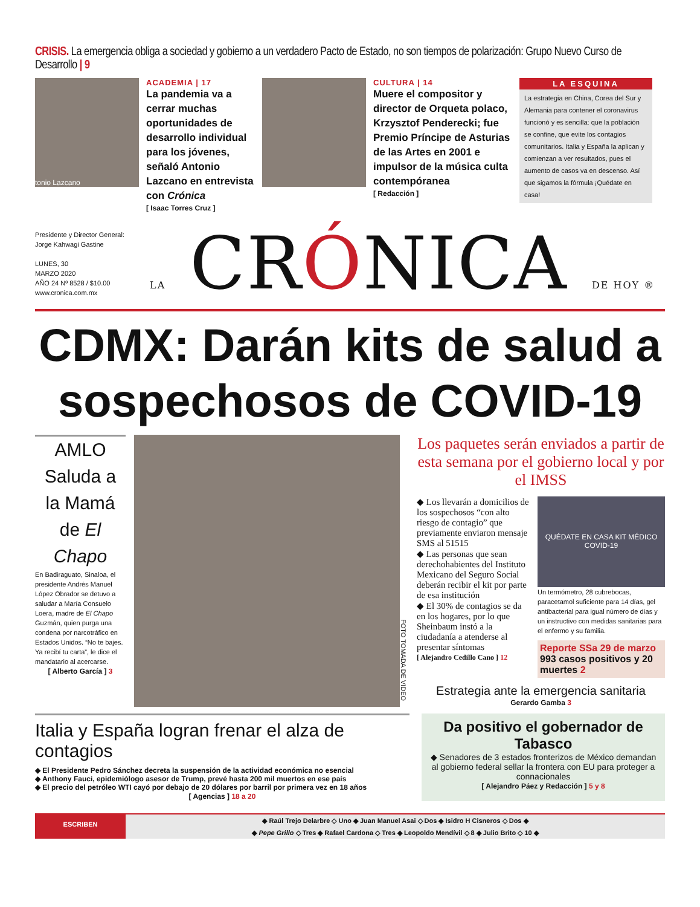CRISIS. La emergencia obliga a sociedad y gobierno a un verdadero Pacto de Estado, no son tiempos de polarización: Grupo Nuevo Curso de Desarrollo | 9
tonio Lazcano
ACADEMIA | 17
La pandemia va a cerrar muchas oportunidades de desarrollo individual para los jóvenes, señaló Antonio Lazcano en entrevista con Crónica
[ Isaac Torres Cruz ]
CULTURA | 14
Muere el compositor y director de Orqueta polaco, Krzysztof Penderecki; fue Premio Príncipe de Asturias de las Artes en 2001 e impulsor de la música culta contempóranea
[ Redacción ]
LA ESQUINA
La estrategia en China, Corea del Sur y Alemania para contener el coronavirus funcionó y es sencilla: que la población se confine, que evite los contagios comunitarios. Italia y España la aplican y comienzan a ver resultados, pues el aumento de casos va en descenso. Así que sigamos la fórmula ¡Quédate en casa!
Presidente y Director General:
Jorge Kahwagi Gastine
LUNES, 30
MARZO 2020
AÑO 24 Nº 8528 / $10.00
www.cronica.com.mx
LA CRÓNICA DE HOY ®
CDMX: Darán kits de salud a sospechosos de COVID-19
AMLO Saluda a la Mamá de El Chapo
En Badiraguato, Sinaloa, el presidente Andrés Manuel López Obrador se detuvo a saludar a María Consuelo Loera, madre de El Chapo Guzmán, quien purga una condena por narcotráfico en Estados Unidos. “No te bajes. Ya recibí tu carta”, le dice el mandatario al acercarse.
[ Alberto García ] 3
FOTO TOMADA DE VIDEO
Los paquetes serán enviados a partir de esta semana por el gobierno local y por el IMSS
◆ Los llevarán a domicilios de los sospechosos “con alto riesgo de contagio” que previamente enviaron mensaje SMS al 51515
◆ Las personas que sean derechohabientes del Instituto Mexicano del Seguro Social deberán recibir el kit por parte de esa institución
◆ El 30% de contagios se da en los hogares, por lo que Sheinbaum instó a la ciudadanía a atenderse al presentar síntomas
[ Alejandro Cedillo Cano ] 12
QUÉDATE EN CASA KIT MÉDICO COVID-19
Un termómetro, 28 cubrebocas, paracetamol suficiente para 14 días, gel antibacterial para igual número de días y un instructivo con medidas sanitarias para el enfermo y su familia.
Reporte SSa 29 de marzo
993 casos positivos y 20 muertes 2
Estrategia ante la emergencia sanitaria
Gerardo Gamba 3
Italia y España logran frenar el alza de contagios
◆ El Presidente Pedro Sánchez decreta la suspensión de la actividad económica no esencial
◆ Anthony Fauci, epidemiólogo asesor de Trump, prevé hasta 200 mil muertos en ese país
◆ El precio del petróleo WTI cayó por debajo de 20 dólares por barril por primera vez en 18 años
[ Agencias ] 18 a 20
Da positivo el gobernador de Tabasco
◆ Senadores de 3 estados fronterizos de México demandan al gobierno federal sellar la frontera con EU para proteger a connacionales
[ Alejandro Páez y Redacción ] 5 y 8
ESCRIBEN
◆ Raúl Trejo Delarbre ◇ Uno ◆ Juan Manuel Asai ◇ Dos ◆ Isidro H Cisneros ◇ Dos ◆
◆ Pepe Grillo ◇ Tres ◆ Rafael Cardona ◇ Tres ◆ Leopoldo Mendívil ◇ 8 ◆ Julio Brito ◇ 10 ◆